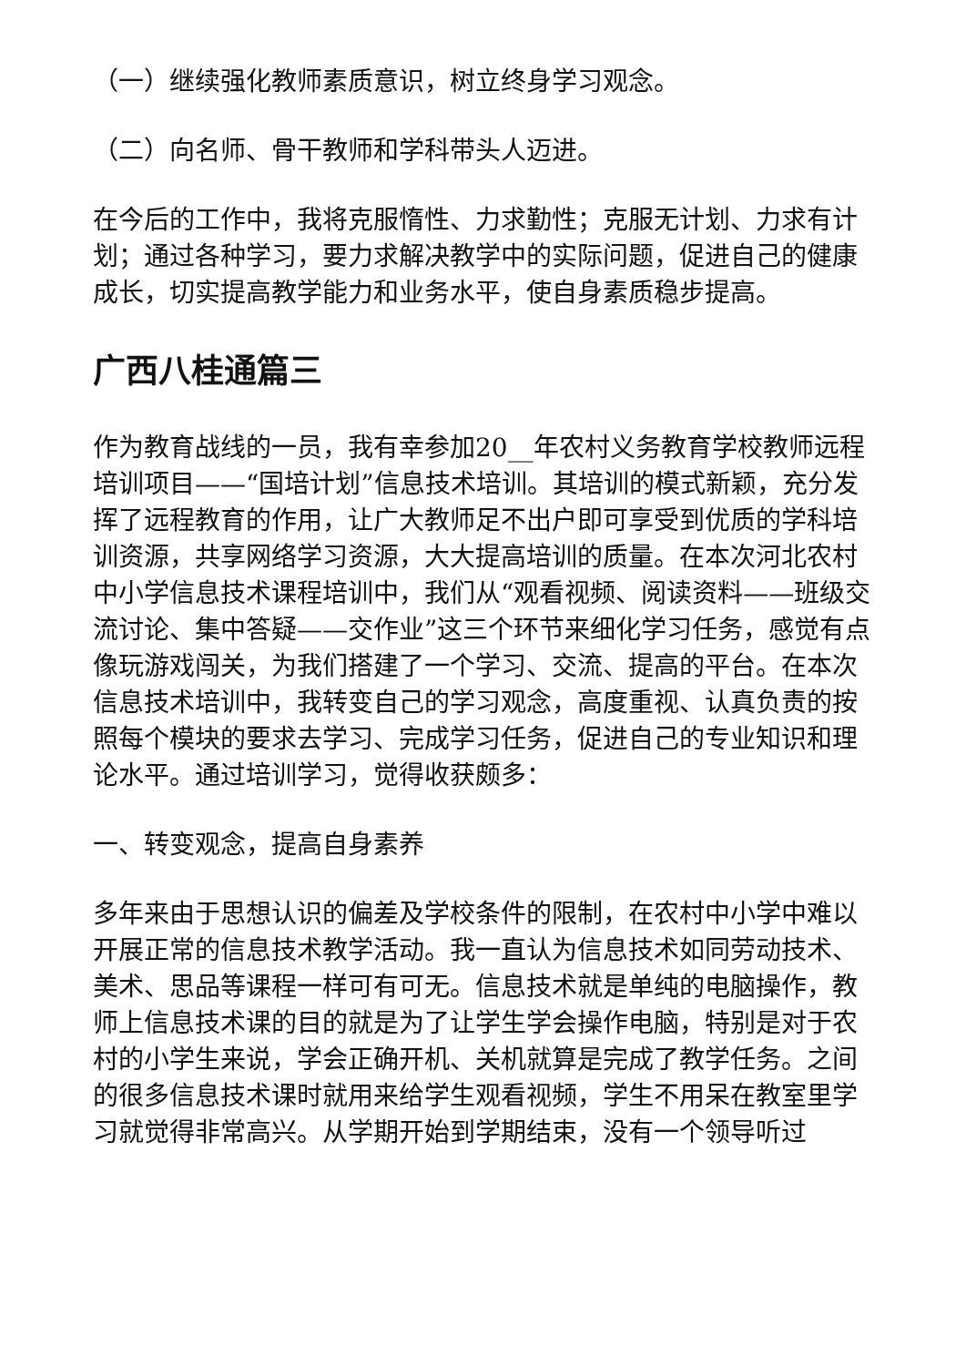（一）继续强化教师素质意识，树立终身学习观念。
（二）向名师、骨干教师和学科带头人迈进。
在今后的工作中，我将克服惰性、力求勤性；克服无计划、力求有计划；通过各种学习，要力求解决教学中的实际问题，促进自己的健康成长，切实提高教学能力和业务水平，使自身素质稳步提高。
广西八桂通篇三
作为教育战线的一员，我有幸参加20__年农村义务教育学校教师远程培训项目——“国培计划”信息技术培训。其培训的模式新颖，充分发挥了远程教育的作用，让广大教师足不出户即可享受到优质的学科培训资源，共享网络学习资源，大大提高培训的质量。在本次河北农村中小学信息技术课程培训中，我们从“观看视频、阅读资料——班级交流讨论、集中答疑——交作业”这三个环节来细化学习任务，感觉有点像玩游戏闯关，为我们搭建了一个学习、交流、提高的平台。在本次信息技术培训中，我转变自己的学习观念，高度重视、认真负责的按照每个模块的要求去学习、完成学习任务，促进自己的专业知识和理论水平。通过培训学习，觉得收获颇多：
一、转变观念，提高自身素养
多年来由于思想认识的偏差及学校条件的限制，在农村中小学中难以开展正常的信息技术教学活动。我一直认为信息技术如同劳动技术、美术、思品等课程一样可有可无。信息技术就是单纯的电脑操作，教师上信息技术课的目的就是为了让学生学会操作电脑，特别是对于农村的小学生来说，学会正确开机、关机就算是完成了教学任务。之间的很多信息技术课时就用来给学生观看视频，学生不用呆在教室里学习就觉得非常高兴。从学期开始到学期结束，没有一个领导听过